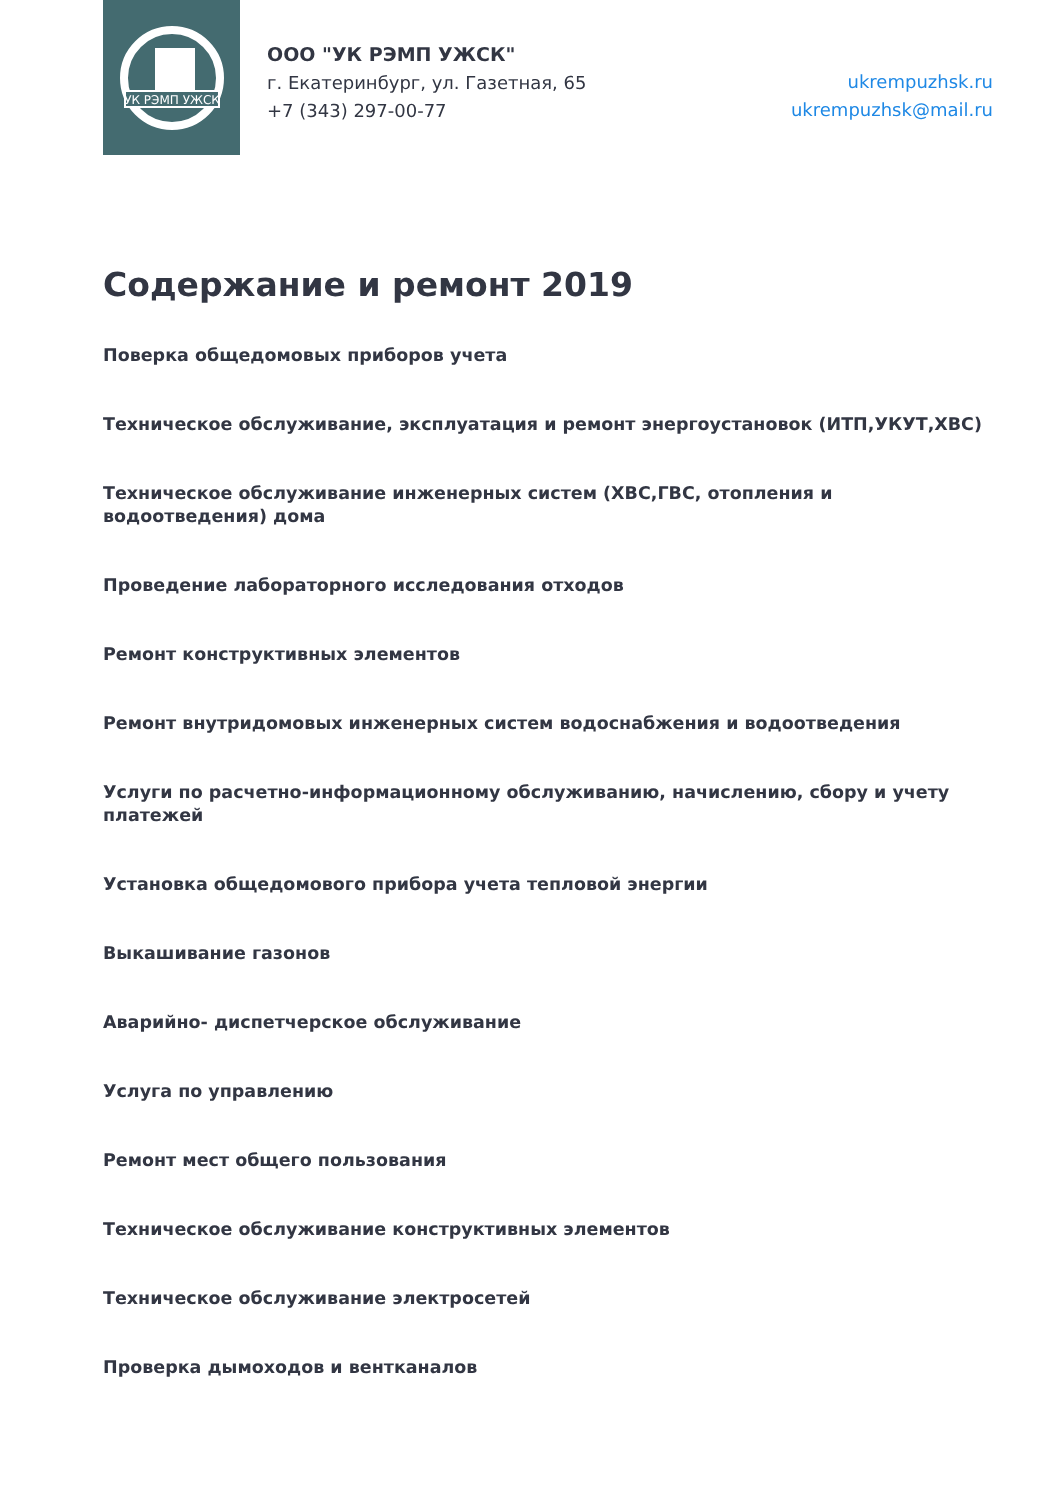УК РЭМП УЖСК
ООО "УК РЭМП УЖСК"
г. Екатеринбург, ул. Газетная, 65
+7 (343) 297-00-77
ukrempuzhsk.ru
ukrempuzhsk@mail.ru
Содержание и ремонт 2019
Поверка общедомовых приборов учета
Техническое обслуживание, эксплуатация и ремонт энергоустановок (ИТП,УКУТ,ХВС)
Техническое обслуживание инженерных систем (ХВС,ГВС, отопления и водоотведения) дома
Проведение лабораторного исследования отходов
Ремонт конструктивных элементов
Ремонт внутридомовых инженерных систем водоснабжения и водоотведения
Услуги по расчетно-информационному обслуживанию, начислению, сбору и учету платежей
Установка общедомового прибора учета тепловой энергии
Выкашивание газонов
Аварийно- диспетчерское обслуживание
Услуга по управлению
Ремонт мест общего пользования
Техническое обслуживание конструктивных элементов
Техническое обслуживание электросетей
Проверка дымоходов и вентканалов